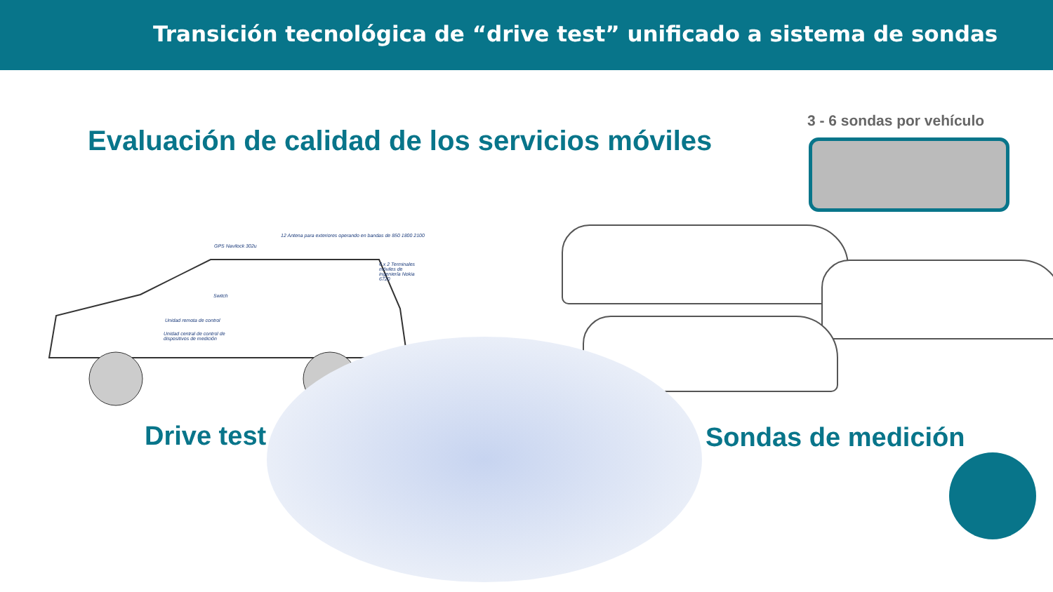Transición tecnológica de “drive test” unificado a sistema de sondas
Evaluación de calidad de los servicios móviles
3 - 6 sondas por vehículo
12 Antena para exteriores operando en bandas de 850 1800 2100
GPS Navilock 302u
6 x 2 Terminales móviles de ingeniería Nokia 6720
Switch
Unidad remota de control
Unidad central de control de dispositivos de medición
Drive test Sondas de medición